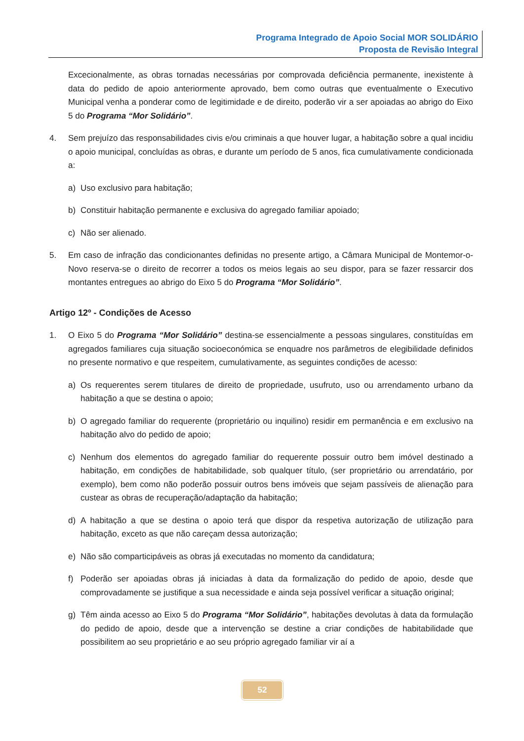Programa Integrado de Apoio Social MOR SOLIDÁRIO
Proposta de Revisão Integral
Excecionalmente, as obras tornadas necessárias por comprovada deficiência permanente, inexistente à data do pedido de apoio anteriormente aprovado, bem como outras que eventualmente o Executivo Municipal venha a ponderar como de legitimidade e de direito, poderão vir a ser apoiadas ao abrigo do Eixo 5 do Programa “Mor Solidário”.
4. Sem prejuízo das responsabilidades civis e/ou criminais a que houver lugar, a habitação sobre a qual incidiu o apoio municipal, concluídas as obras, e durante um período de 5 anos, fica cumulativamente condicionada a:
a) Uso exclusivo para habitação;
b) Constituir habitação permanente e exclusiva do agregado familiar apoiado;
c) Não ser alienado.
5. Em caso de infração das condicionantes definidas no presente artigo, a Câmara Municipal de Montemor-o-Novo reserva-se o direito de recorrer a todos os meios legais ao seu dispor, para se fazer ressarcir dos montantes entregues ao abrigo do Eixo 5 do Programa “Mor Solidário”.
Artigo 12º - Condições de Acesso
1. O Eixo 5 do Programa “Mor Solidário” destina-se essencialmente a pessoas singulares, constituídas em agregados familiares cuja situação socioeconómica se enquadre nos parâmetros de elegibilidade definidos no presente normativo e que respeitem, cumulativamente, as seguintes condições de acesso:
a) Os requerentes serem titulares de direito de propriedade, usufruto, uso ou arrendamento urbano da habitação a que se destina o apoio;
b) O agregado familiar do requerente (proprietário ou inquilino) residir em permanência e em exclusivo na habitação alvo do pedido de apoio;
c) Nenhum dos elementos do agregado familiar do requerente possuir outro bem imóvel destinado a habitação, em condições de habitabilidade, sob qualquer título, (ser proprietário ou arrendatário, por exemplo), bem como não poderão possuir outros bens imóveis que sejam passíveis de alienação para custear as obras de recuperação/adaptação da habitação;
d) A habitação a que se destina o apoio terá que dispor da respetiva autorização de utilização para habitação, exceto as que não careçam dessa autorização;
e) Não são comparticipáveis as obras já executadas no momento da candidatura;
f) Poderão ser apoiadas obras já iniciadas à data da formalização do pedido de apoio, desde que comprovadamente se justifique a sua necessidade e ainda seja possível verificar a situação original;
g) Têm ainda acesso ao Eixo 5 do Programa “Mor Solidário”, habitações devolutas à data da formulação do pedido de apoio, desde que a intervenção se destine a criar condições de habitabilidade que possibilitem ao seu proprietário e ao seu próprio agregado familiar vir aí a
52